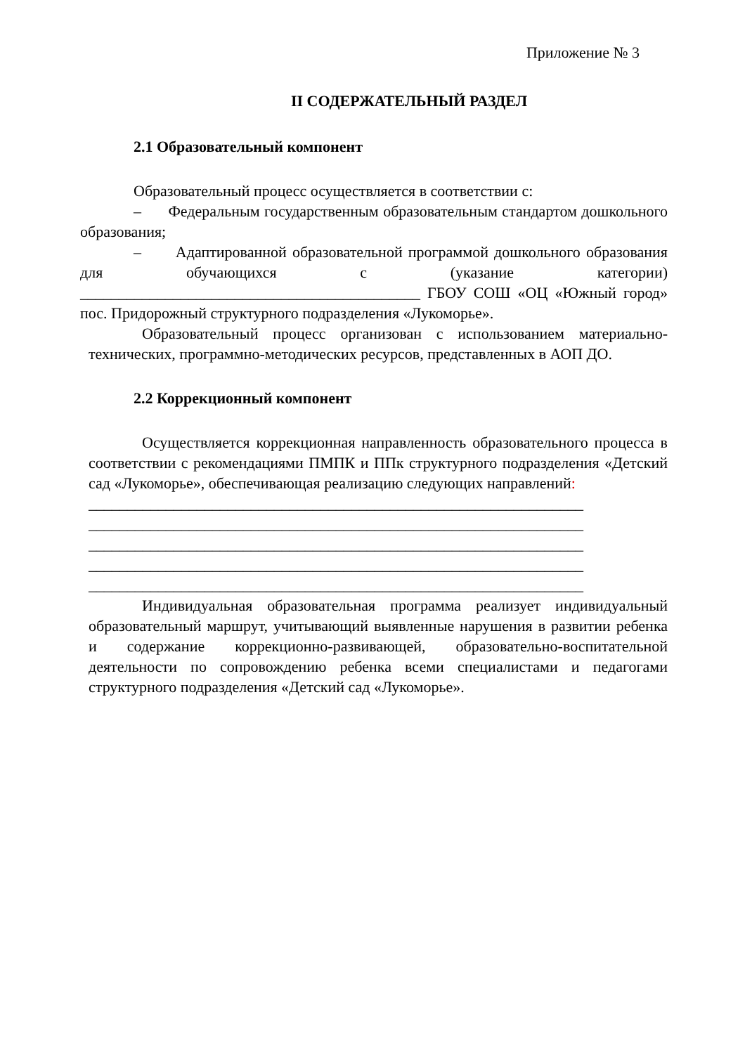Приложение № 3
II СОДЕРЖАТЕЛЬНЫЙ РАЗДЕЛ
2.1 Образовательный компонент
Образовательный процесс осуществляется в соответствии с:
– Федеральным государственным образовательным стандартом дошкольного образования;
– Адаптированной образовательной программой дошкольного образования для обучающихся с (указание категории) ____________________________________________ ГБОУ СОШ «ОЦ «Южный город» пос. Придорожный структурного подразделения «Лукоморье».
Образовательный процесс организован с использованием материально-технических, программно-методических ресурсов, представленных в АОП ДО.
2.2 Коррекционный компонент
Осуществляется коррекционная направленность образовательного процесса в соответствии с рекомендациями ПМПК и ППк структурного подразделения «Детский сад «Лукоморье», обеспечивающая реализацию следующих направлений:
________________________________________________________________
________________________________________________________________
________________________________________________________________
________________________________________________________________
________________________________________________________________
Индивидуальная образовательная программа реализует индивидуальный образовательный маршрут, учитывающий выявленные нарушения в развитии ребенка и содержание коррекционно-развивающей, образовательно-воспитательной деятельности по сопровождению ребенка всеми специалистами и педагогами структурного подразделения «Детский сад «Лукоморье».